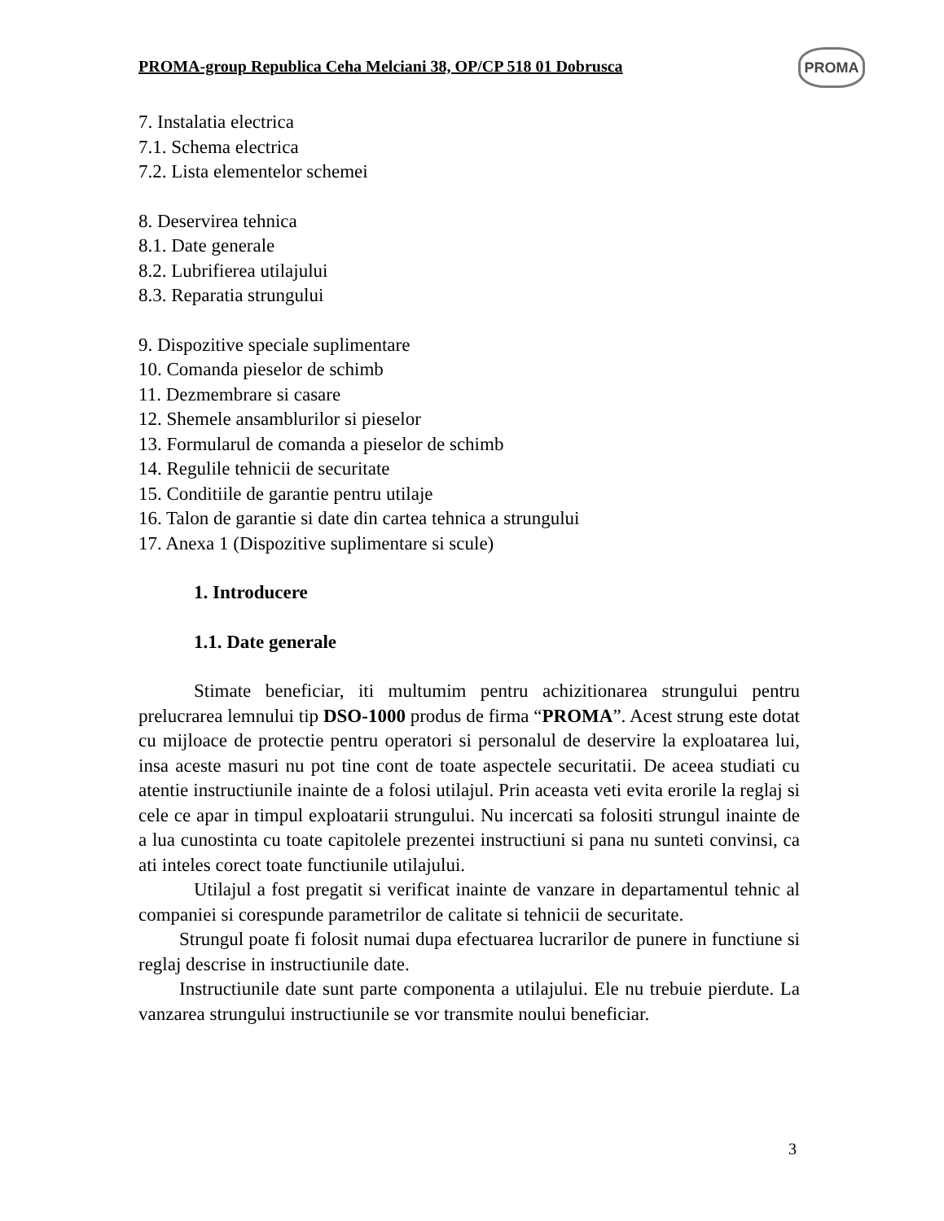PROMA-group Republica Ceha Melciani 38, OP/CP 518 01 Dobrusca
PROMA
7. Instalatia electrica
7.1. Schema electrica
7.2. Lista elementelor schemei
8. Deservirea tehnica
8.1. Date generale
8.2. Lubrifierea utilajului
8.3. Reparatia strungului
9. Dispozitive speciale suplimentare
10. Comanda pieselor de schimb
11. Dezmembrare si casare
12. Shemele ansamblurilor si pieselor
13. Formularul de comanda a pieselor de schimb
14. Regulile tehnicii de securitate
15. Conditiile de garantie pentru utilaje
16. Talon de garantie si date din cartea tehnica a strungului
17. Anexa 1 (Dispozitive suplimentare si scule)
1. Introducere
1.1. Date generale
Stimate beneficiar, iti multumim pentru achizitionarea strungului pentru prelucrarea lemnului tip DSO-1000 produs de firma “PROMA”. Acest strung este dotat cu mijloace de protectie pentru operatori si personalul de deservire la exploatarea lui, insa aceste masuri nu pot tine cont de toate aspectele securitatii. De aceea studiati cu atentie instructiunile inainte de a folosi utilajul. Prin aceasta veti evita erorile la reglaj si cele ce apar in timpul exploatarii strungului. Nu incercati sa folositi strungul inainte de a lua cunostinta cu toate capitolele prezentei instructiuni si pana nu sunteti convinsi, ca ati inteles corect toate functiunile utilajului.
Utilajul a fost pregatit si verificat inainte de vanzare in departamentul tehnic al companiei si corespunde parametrilor de calitate si tehnicii de securitate.
Strungul poate fi folosit numai dupa efectuarea lucrarilor de punere in functiune si reglaj descrise in instructiunile date.
Instructiunile date sunt parte componenta a utilajului. Ele nu trebuie pierdute. La vanzarea strungului instructiunile se vor transmite noului beneficiar.
3